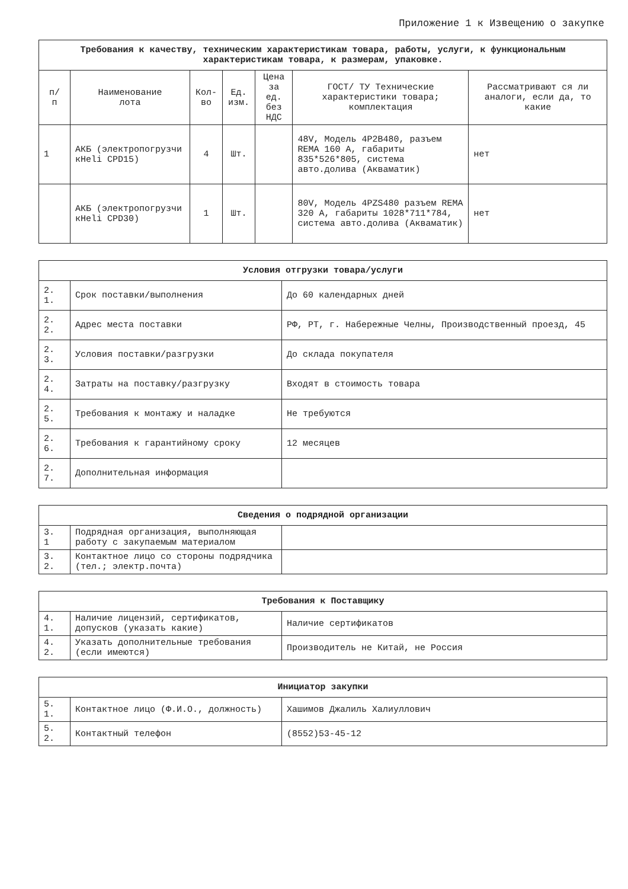Приложение 1 к Извещению о закупке
| Требования к качеству, техническим характеристикам товара, работы, услуги, к функциональным характеристикам товара, к размерам, упаковке. | | | | | | |
| --- | --- | --- | --- | --- | --- | --- |
| п/ п | Наименование лота | Кол- во | Ед. изм. | Цена за ед. без НДС | ГОСТ/ ТУ Технические характеристики товара; комплектация | Рассматривают ся ли аналоги, если да, то какие |
| 1 | АКБ (электропогрузчи кHeli CPD15) | 4 | Шт. | | 48V, Модель 4P2B480, разъем REMA 160 А, габариты 835*526*805, система авто.долива (Акваматик) | нет |
| | АКБ (электропогрузчи кHeli CPD30) | 1 | Шт. | | 80V, Модель 4PZS480 разъем REMA 320 А, габариты 1028*711*784, система авто.долива (Акваматик) | нет |
| Условия отгрузки товара/услуги | | |
| --- | --- | --- |
| 2. 1. | Срок поставки/выполнения | До 60 календарных дней |
| 2. 2. | Адрес места поставки | РФ, РТ, г. Набережные Челны, Производственный проезд, 45 |
| 2. 3. | Условия поставки/разгрузки | До склада покупателя |
| 2. 4. | Затраты на поставку/разгрузку | Входят в стоимость товара |
| 2. 5. | Требования к монтажу и наладке | Не требуются |
| 2. 6. | Требования к гарантийному сроку | 12 месяцев |
| 2. 7. | Дополнительная информация | |
| Сведения о подрядной организации | | |
| --- | --- | --- |
| 3. 1 | Подрядная организация, выполняющая работу с закупаемым материалом | |
| 3. 2. | Контактное лицо со стороны подрядчика (тел.; электр.почта) | |
| Требования к Поставщику | | |
| --- | --- | --- |
| 4. 1. | Наличие лицензий, сертификатов, допусков (указать какие) | Наличие сертификатов |
| 4. 2. | Указать дополнительные требования (если имеются) | Производитель не Китай, не Россия |
| Инициатор закупки | | |
| --- | --- | --- |
| 5. 1. | Контактное лицо (Ф.И.О., должность) | Хашимов Джалиль Халиуллович |
| 5. 2. | Контактный телефон | (8552)53-45-12 |